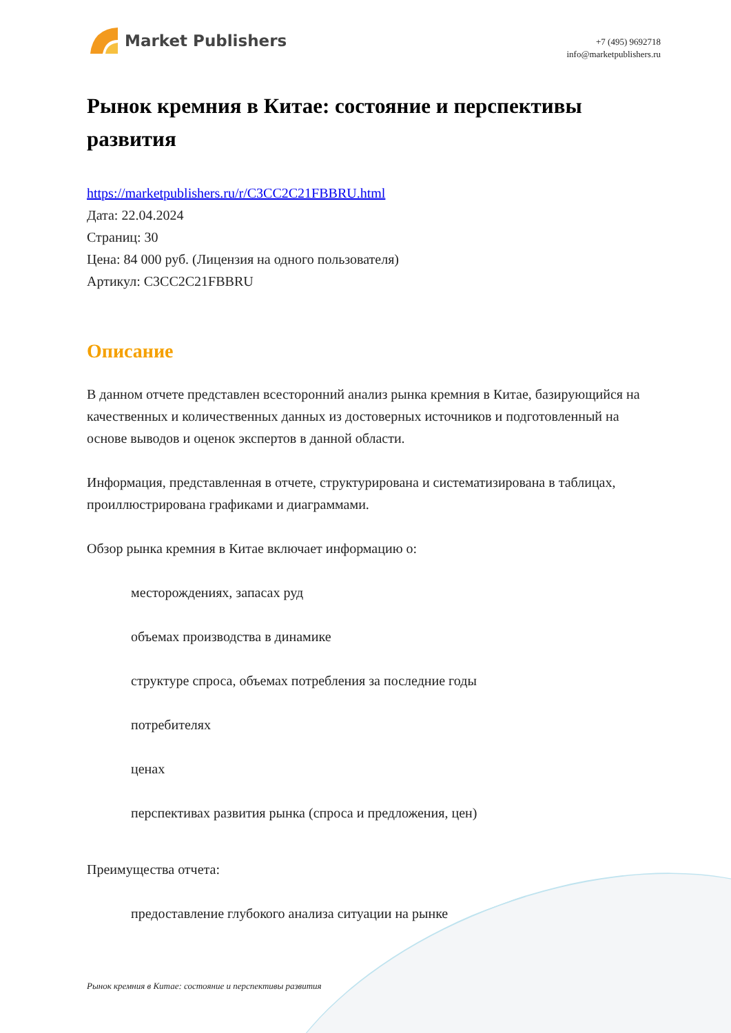Market Publishers
+7 (495) 9692718
info@marketpublishers.ru
Рынок кремния в Китае: состояние и перспективы развития
https://marketpublishers.ru/r/C3CC2C21FBBRU.html
Дата: 22.04.2024
Страниц: 30
Цена: 84 000 руб. (Лицензия на одного пользователя)
Артикул: C3CC2C21FBBRU
Описание
В данном отчете представлен всесторонний анализ рынка кремния в Китае, базирующийся на качественных и количественных данных из достоверных источников и подготовленный на основе выводов и оценок экспертов в данной области.
Информация, представленная в отчете, структурирована и систематизирована в таблицах, проиллюстрирована графиками и диаграммами.
Обзор рынка кремния в Китае включает информацию о:
месторождениях, запасах руд
объемах производства в динамике
структуре спроса, объемах потребления за последние годы
потребителях
ценах
перспективах развития рынка (спроса и предложения, цен)
Преимущества отчета:
предоставление глубокого анализа ситуации на рынке
Рынок кремния в Китае: состояние и перспективы развития